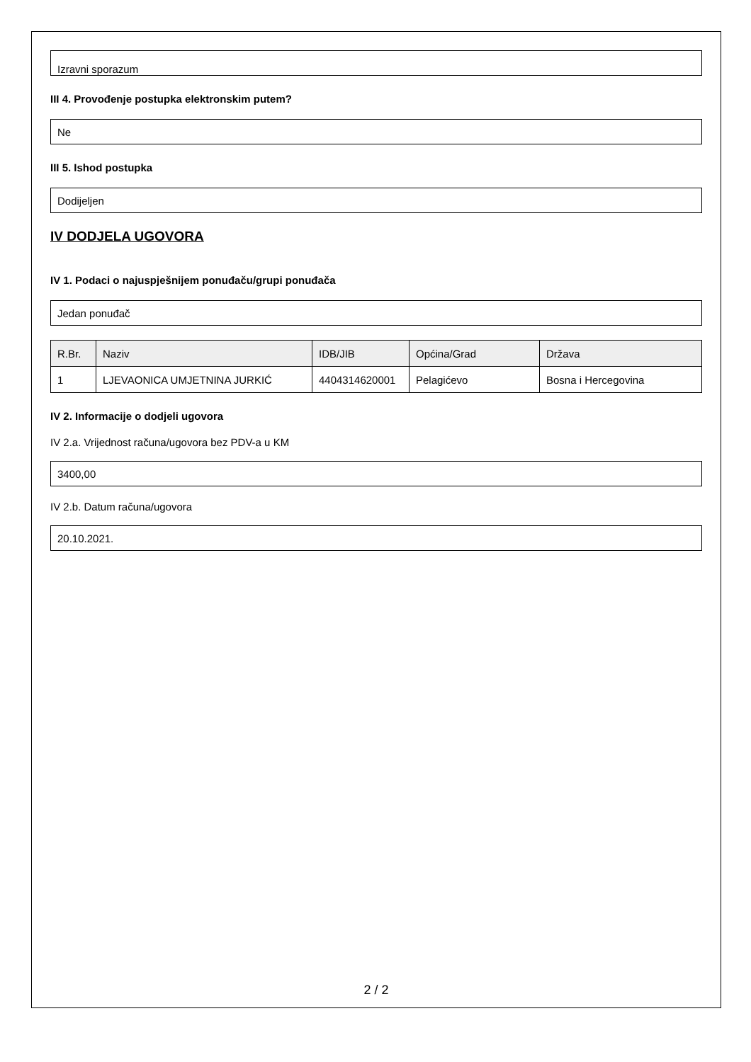Izravni sporazum
III 4. Provođenje postupka elektronskim putem?
Ne
III 5. Ishod postupka
Dodijeljen
IV DODJELA UGOVORA
IV 1. Podaci o najuspješnijem ponuđaču/grupi ponuđača
Jedan ponuđač
| R.Br. | Naziv | IDB/JIB | Općina/Grad | Država |
| --- | --- | --- | --- | --- |
| 1 | LJEVAONICA UMJETNINA JURKIĆ | 4404314620001 | Pelagićevo | Bosna i Hercegovina |
IV 2. Informacije o dodjeli ugovora
IV 2.a. Vrijednost računa/ugovora bez PDV-a u KM
3400,00
IV 2.b. Datum računa/ugovora
20.10.2021.
2 / 2